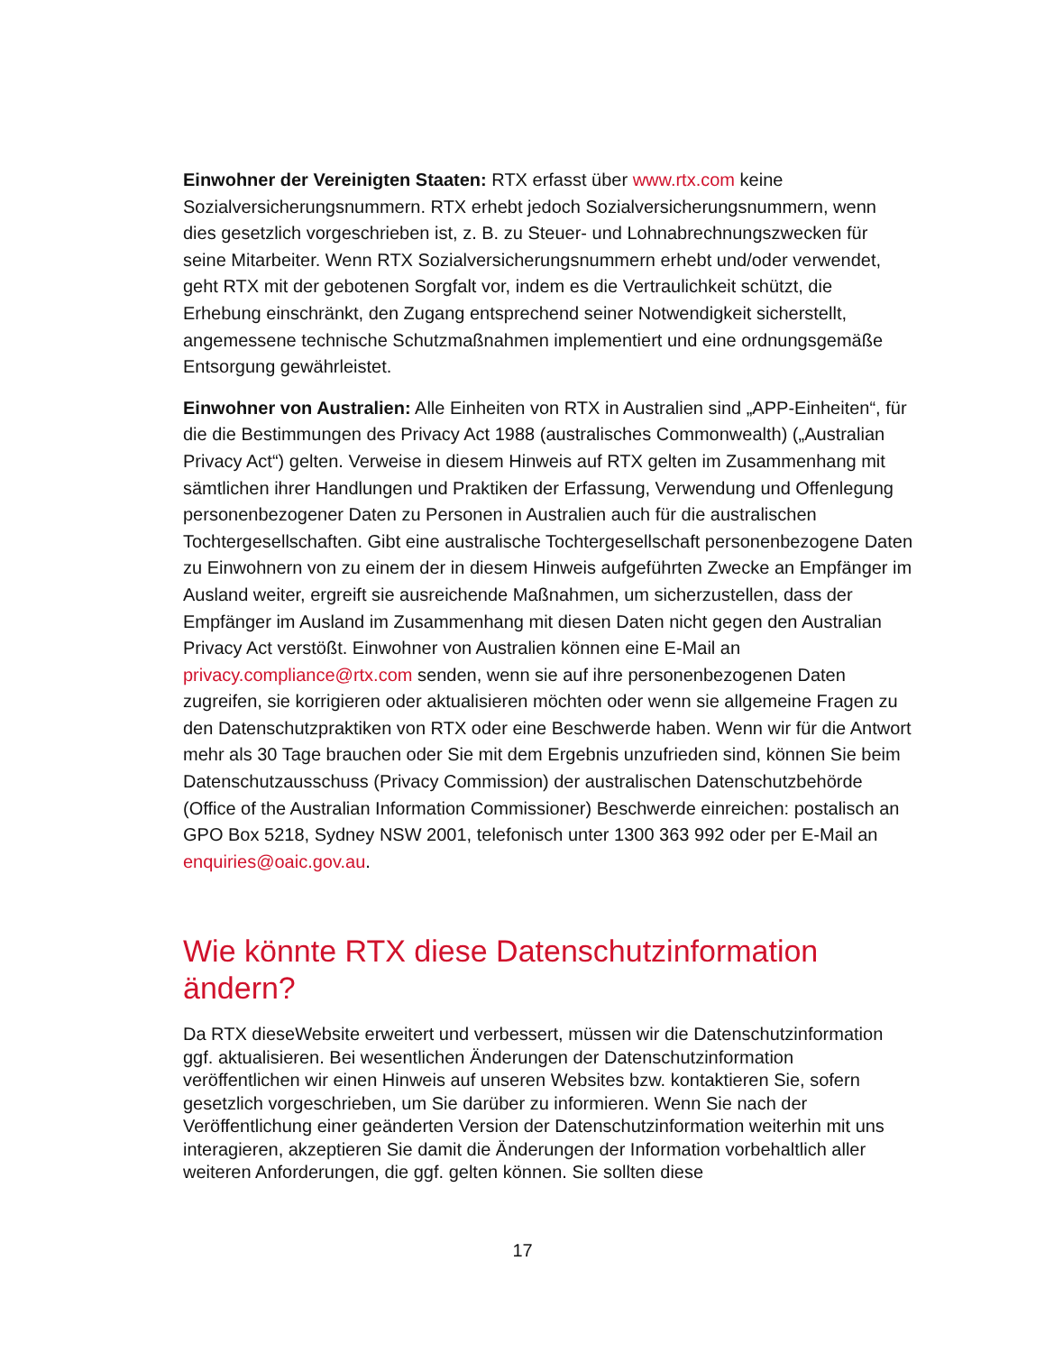Einwohner der Vereinigten Staaten: RTX erfasst über www.rtx.com keine Sozialversicherungsnummern. RTX erhebt jedoch Sozialversicherungsnummern, wenn dies gesetzlich vorgeschrieben ist, z. B. zu Steuer- und Lohnabrechnungszwecken für seine Mitarbeiter. Wenn RTX Sozialversicherungsnummern erhebt und/oder verwendet, geht RTX mit der gebotenen Sorgfalt vor, indem es die Vertraulichkeit schützt, die Erhebung einschränkt, den Zugang entsprechend seiner Notwendigkeit sicherstellt, angemessene technische Schutzmaßnahmen implementiert und eine ordnungsgemäße Entsorgung gewährleistet.
Einwohner von Australien: Alle Einheiten von RTX in Australien sind „APP-Einheiten“, für die die Bestimmungen des Privacy Act 1988 (australisches Commonwealth) („Australian Privacy Act“) gelten. Verweise in diesem Hinweis auf RTX gelten im Zusammenhang mit sämtlichen ihrer Handlungen und Praktiken der Erfassung, Verwendung und Offenlegung personenbezogener Daten zu Personen in Australien auch für die australischen Tochtergesellschaften. Gibt eine australische Tochtergesellschaft personenbezogene Daten zu Einwohnern von zu einem der in diesem Hinweis aufgeführten Zwecke an Empfänger im Ausland weiter, ergreift sie ausreichende Maßnahmen, um sicherzustellen, dass der Empfänger im Ausland im Zusammenhang mit diesen Daten nicht gegen den Australian Privacy Act verstößt. Einwohner von Australien können eine E-Mail an privacy.compliance@rtx.com senden, wenn sie auf ihre personenbezogenen Daten zugreifen, sie korrigieren oder aktualisieren möchten oder wenn sie allgemeine Fragen zu den Datenschutzpraktiken von RTX oder eine Beschwerde haben. Wenn wir für die Antwort mehr als 30 Tage brauchen oder Sie mit dem Ergebnis unzufrieden sind, können Sie beim Datenschutzausschuss (Privacy Commission) der australischen Datenschutzbehörde (Office of the Australian Information Commissioner) Beschwerde einreichen: postalisch an GPO Box 5218, Sydney NSW 2001, telefonisch unter 1300 363 992 oder per E-Mail an enquiries@oaic.gov.au.
Wie könnte RTX diese Datenschutzinformation ändern?
Da RTX dieseWebsite erweitert und verbessert, müssen wir die Datenschutzinformation ggf. aktualisieren. Bei wesentlichen Änderungen der Datenschutzinformation veröffentlichen wir einen Hinweis auf unseren Websites bzw. kontaktieren Sie, sofern gesetzlich vorgeschrieben, um Sie darüber zu informieren. Wenn Sie nach der Veröffentlichung einer geänderten Version der Datenschutzinformation weiterhin mit uns interagieren, akzeptieren Sie damit die Änderungen der Information vorbehaltlich aller weiteren Anforderungen, die ggf. gelten können. Sie sollten diese
17